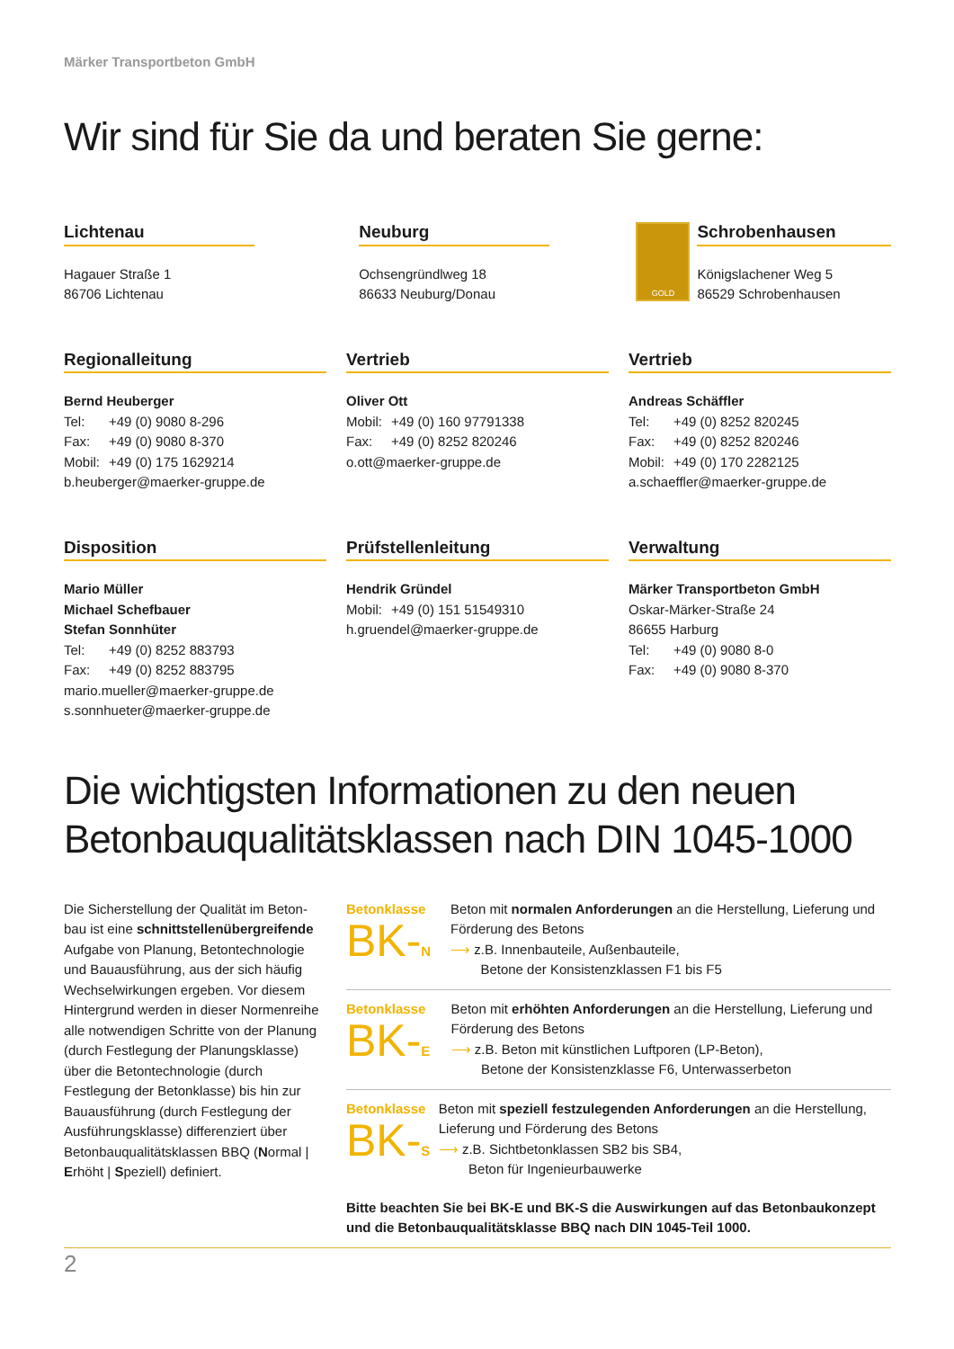Märker Transportbeton GmbH
Wir sind für Sie da und beraten Sie gerne:
Lichtenau
Hagauer Straße 1
86706 Lichtenau
Neuburg
Ochsengründlweg 18
86633 Neuburg/Donau
GOLD
Schrobenhausen
Königslachener Weg 5
86529 Schrobenhausen
Regionalleitung
Bernd Heuberger
Tel: +49 (0) 9080 8-296
Fax: +49 (0) 9080 8-370
Mobil: +49 (0) 175 1629214
b.heuberger@maerker-gruppe.de
Vertrieb
Oliver Ott
Mobil: +49 (0) 160 97791338
Fax: +49 (0) 8252 820246
o.ott@maerker-gruppe.de
Vertrieb
Andreas Schäffler
Tel: +49 (0) 8252 820245
Fax: +49 (0) 8252 820246
Mobil: +49 (0) 170 2282125
a.schaeffler@maerker-gruppe.de
Disposition
Mario Müller
Michael Schefbauer
Stefan Sonnhüter
Tel: +49 (0) 8252 883793
Fax: +49 (0) 8252 883795
mario.mueller@maerker-gruppe.de
s.sonnhueter@maerker-gruppe.de
Prüfstellenleitung
Hendrik Gründel
Mobil: +49 (0) 151 51549310
h.gruendel@maerker-gruppe.de
Verwaltung
Märker Transportbeton GmbH
Oskar-Märker-Straße 24
86655 Harburg
Tel: +49 (0) 9080 8-0
Fax: +49 (0) 9080 8-370
Die wichtigsten Informationen zu den neuen Betonbauqualitätsklassen nach DIN 1045-1000
Die Sicherstellung der Qualität im Beton-bau ist eine schnittstellenübergreifende Aufgabe von Planung, Betontechnologie und Bauausführung, aus der sich häufig Wechselwirkungen ergeben. Vor diesem Hintergrund werden in dieser Normenreihe alle notwendigen Schritte von der Planung (durch Festlegung der Planungsklasse) über die Betontechnologie (durch Festlegung der Betonklasse) bis hin zur Bauausführung (durch Festlegung der Ausführungsklasse) differenziert über Betonbauqualitätsklassen BBQ (Normal | Erhöht | Speziell) definiert.
Betonklasse
BK-N
Beton mit normalen Anforderungen an die Herstellung, Lieferung und Förderung des Betons
⟶ z.B. Innenbauteile, Außenbauteile,
Betone der Konsistenzklassen F1 bis F5
Betonklasse
BK-E
Beton mit erhöhten Anforderungen an die Herstellung, Lieferung und Förderung des Betons
⟶ z.B. Beton mit künstlichen Luftporen (LP-Beton),
Betone der Konsistenzklasse F6, Unterwasserbeton
Betonklasse
BK-S
Beton mit speziell festzulegenden Anforderungen an die Herstellung, Lieferung und Förderung des Betons
⟶ z.B. Sichtbetonklassen SB2 bis SB4,
Beton für Ingenieurbauwerke
Bitte beachten Sie bei BK-E und BK-S die Auswirkungen auf das Betonbaukonzept und die Betonbauqualitätsklasse BBQ nach DIN 1045-Teil 1000.
2